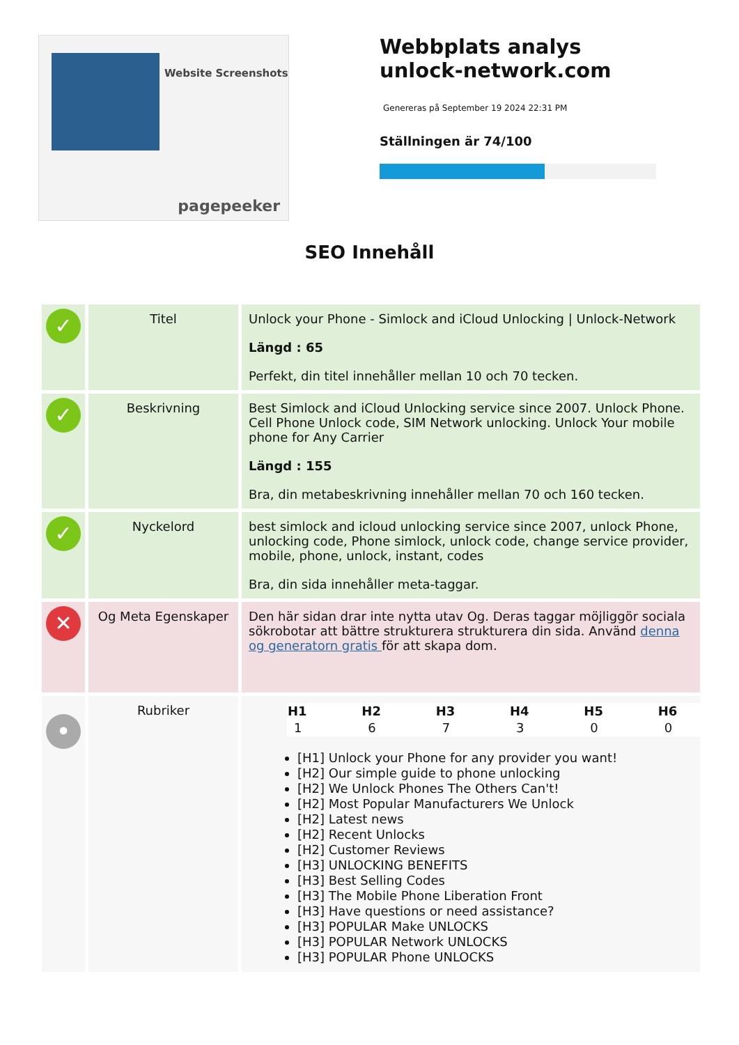Website Screenshots
pagepeeker
Webbplats analys unlock-network.com
Genereras på September 19 2024 22:31 PM
Ställningen är 74/100
SEO Innehåll
| ✓ | Titel | Unlock your Phone - Simlock and iCloud Unlocking / Unlock-Network Längd : 65 Perfekt, din titel innehåller mellan 10 och 70 tecken. |
| ✓ | Beskrivning | Best Simlock and iCloud Unlocking service since 2007. Unlock Phone. Cell Phone Unlock code, SIM Network unlocking. Unlock Your mobile phone for Any Carrier Längd : 155 Bra, din metabeskrivning innehåller mellan 70 och 160 tecken. |
| ✓ | Nyckelord | best simlock and icloud unlocking service since 2007, unlock Phone, unlocking code, Phone simlock, unlock code, change service provider, mobile, phone, unlock, instant, codes Bra, din sida innehåller meta-taggar. |
| ✕ | Og Meta Egenskaper | Den här sidan drar inte nytta utav Og. Deras taggar möjliggör sociala sökrobotar att bättre strukturera strukturera din sida. Använd denna og generatorn gratis för att skapa dom. |
| • | Rubriker | / H1 / H2 / H3 / H4 / H5 / H6 / / --- / --- / --- / --- / --- / --- / / 1 / 6 / 7 / 3 / 0 / 0 / [H1] Unlock your Phone for any provider you want! [H2] Our simple guide to phone unlocking [H2] We Unlock Phones The Others Can't! [H2] Most Popular Manufacturers We Unlock [H2] Latest news [H2] Recent Unlocks [H2] Customer Reviews [H3] UNLOCKING BENEFITS [H3] Best Selling Codes [H3] The Mobile Phone Liberation Front [H3] Have questions or need assistance? [H3] POPULAR Make UNLOCKS [H3] POPULAR Network UNLOCKS [H3] POPULAR Phone UNLOCKS |